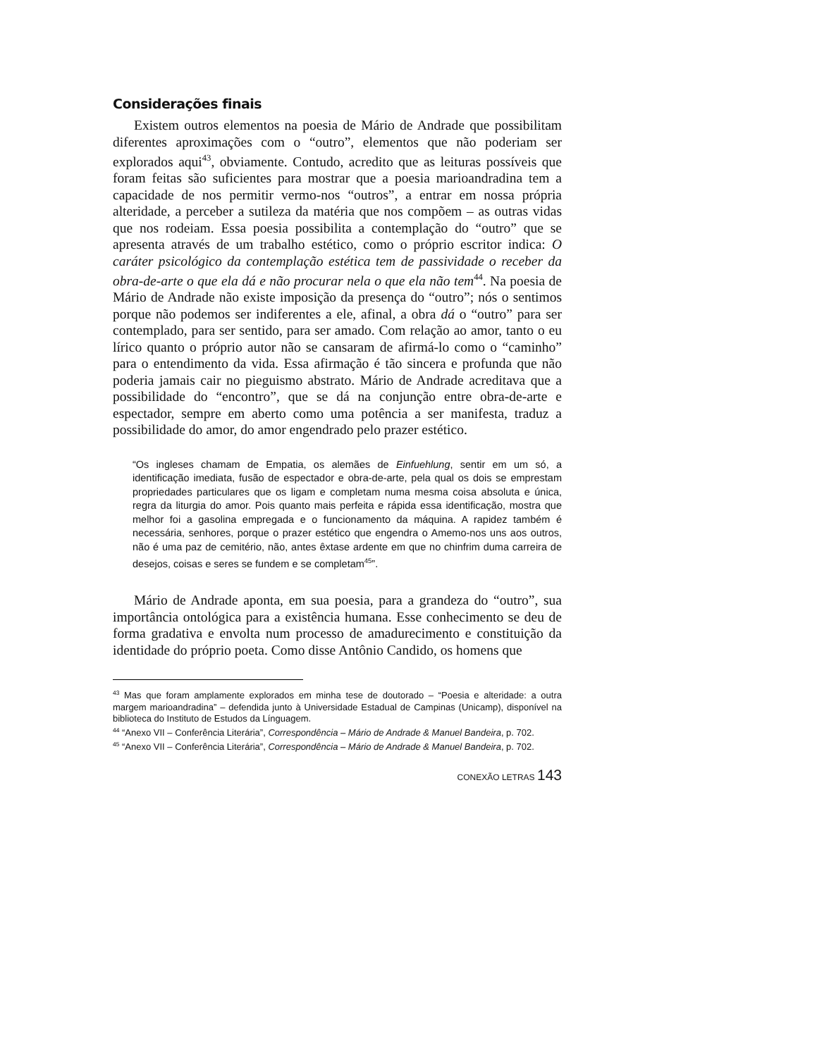Considerações finais
Existem outros elementos na poesia de Mário de Andrade que possibilitam diferentes aproximações com o “outro”, elementos que não poderiam ser explorados aqui<sup>43</sup>, obviamente. Contudo, acredito que as leituras possíveis que foram feitas são suficientes para mostrar que a poesia marioandradina tem a capacidade de nos permitir vermo-nos “outros”, a entrar em nossa própria alteridade, a perceber a sutileza da matéria que nos compõem – as outras vidas que nos rodeiam. Essa poesia possibilita a contemplação do “outro” que se apresenta através de um trabalho estético, como o próprio escritor indica: O caráter psicológico da contemplação estética tem de passividade o receber da obra-de-arte o que ela dá e não procurar nela o que ela não tem<sup>44</sup>. Na poesia de Mário de Andrade não existe imposição da presença do “outro”; nós o sentimos porque não podemos ser indiferentes a ele, afinal, a obra dá o “outro” para ser contemplado, para ser sentido, para ser amado. Com relação ao amor, tanto o eu lírico quanto o próprio autor não se cansaram de afirmá-lo como o “caminho” para o entendimento da vida. Essa afirmação é tão sincera e profunda que não poderia jamais cair no pieguismo abstrato. Mário de Andrade acreditava que a possibilidade do “encontro”, que se dá na conjunção entre obra-de-arte e espectador, sempre em aberto como uma potência a ser manifesta, traduz a possibilidade do amor, do amor engendrado pelo prazer estético.
“Os ingleses chamam de Empatia, os alemães de Einfuehlung, sentir em um só, a identificação imediata, fusão de espectador e obra-de-arte, pela qual os dois se emprestam propriedades particulares que os ligam e completam numa mesma coisa absoluta e única, regra da liturgia do amor. Pois quanto mais perfeita e rápida essa identificação, mostra que melhor foi a gasolina empregada e o funcionamento da máquina. A rapidez também é necessária, senhores, porque o prazer estético que engendra o Amemo-nos uns aos outros, não é uma paz de cemitério, não, antes êxtase ardente em que no chinfrim duma carreira de desejos, coisas e seres se fundem e se completam<sup>45</sup>”.
Mário de Andrade aponta, em sua poesia, para a grandeza do “outro”, sua importância ontológica para a existência humana. Esse conhecimento se deu de forma gradativa e envolta num processo de amadurecimento e constituição da identidade do próprio poeta. Como disse Antônio Candido, os homens que
<sup>43</sup> Mas que foram amplamente explorados em minha tese de doutorado – “Poesia e alteridade: a outra margem marioandradina” – defendida junto à Universidade Estadual de Campinas (Unicamp), disponível na biblioteca do Instituto de Estudos da Línguagem.
<sup>44</sup> “Anexo VII – Conferência Literária”, Correspondência – Mário de Andrade & Manuel Bandeira, p. 702.
<sup>45</sup> “Anexo VII – Conferência Literária”, Correspondência – Mário de Andrade & Manuel Bandeira, p. 702.
CONEXÃO LETRAS 143